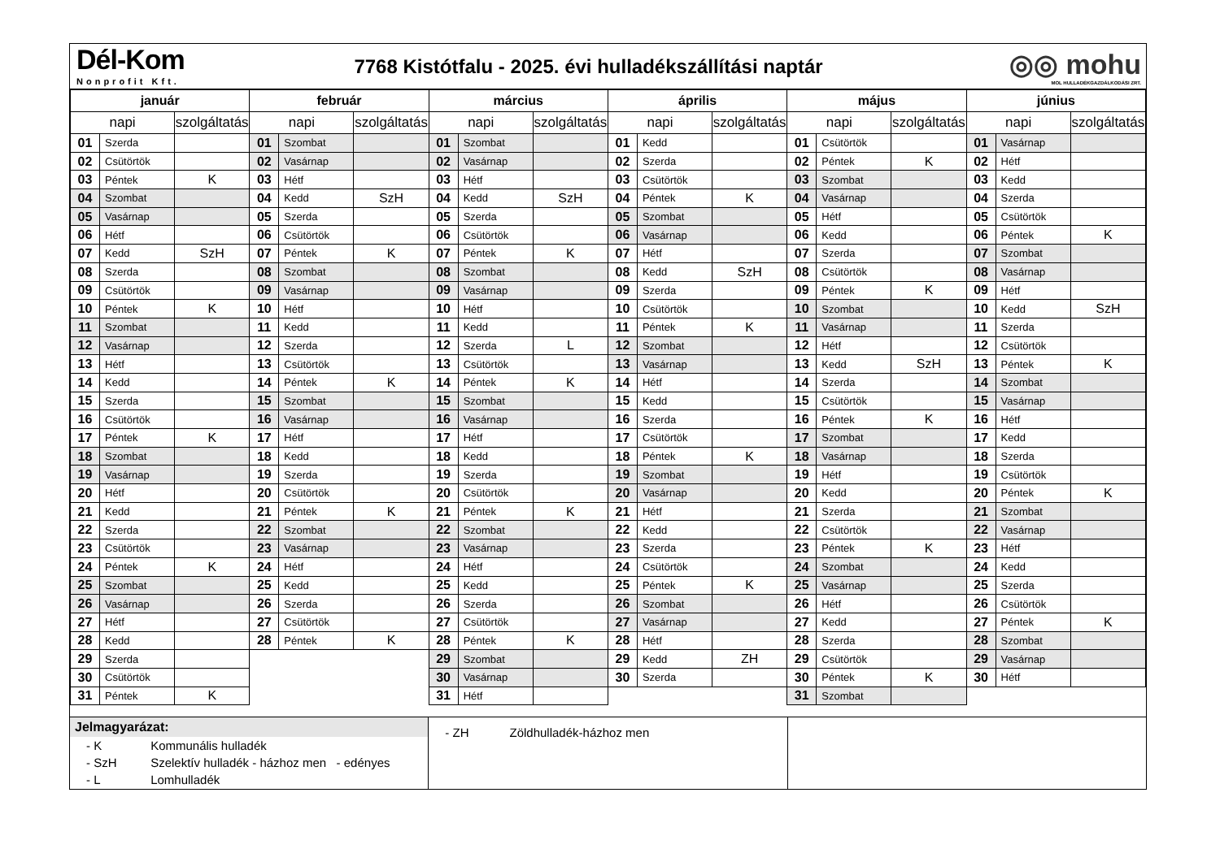Dél-Kom
Nonprofit Kft.
7768 Kistótfalu - 2025. évi hulladékszállítási naptár
◎◎ mohu
MOL HULLADÉKGAZDÁLKODÁSI ZRT.
| január | | | február | | | március | | | április | | | május | | | június | | |
| --- | --- | --- | --- | --- | --- | --- | --- | --- | --- | --- | --- | --- | --- | --- | --- | --- | --- |
| napi | | szolgáltatás | napi | | szolgáltatás | napi | | szolgáltatás | napi | | szolgáltatás | napi | | szolgáltatás | napi | | szolgáltatás |
| 01 | Szerda | | 01 | Szombat | | 01 | Szombat | | 01 | Kedd | | 01 | Csütörtök | | 01 | Vasárnap | |
| 02 | Csütörtök | | 02 | Vasárnap | | 02 | Vasárnap | | 02 | Szerda | | 02 | Péntek | K | 02 | Hétf | |
| 03 | Péntek | K | 03 | Hétf | | 03 | Hétf | | 03 | Csütörtök | | 03 | Szombat | | 03 | Kedd | |
| 04 | Szombat | | 04 | Kedd | SzH | 04 | Kedd | SzH | 04 | Péntek | K | 04 | Vasárnap | | 04 | Szerda | |
| 05 | Vasárnap | | 05 | Szerda | | 05 | Szerda | | 05 | Szombat | | 05 | Hétf | | 05 | Csütörtök | |
| 06 | Hétf | | 06 | Csütörtök | | 06 | Csütörtök | | 06 | Vasárnap | | 06 | Kedd | | 06 | Péntek | K |
| 07 | Kedd | SzH | 07 | Péntek | K | 07 | Péntek | K | 07 | Hétf | | 07 | Szerda | | 07 | Szombat | |
| 08 | Szerda | | 08 | Szombat | | 08 | Szombat | | 08 | Kedd | SzH | 08 | Csütörtök | | 08 | Vasárnap | |
| 09 | Csütörtök | | 09 | Vasárnap | | 09 | Vasárnap | | 09 | Szerda | | 09 | Péntek | K | 09 | Hétf | |
| 10 | Péntek | K | 10 | Hétf | | 10 | Hétf | | 10 | Csütörtök | | 10 | Szombat | | 10 | Kedd | SzH |
| 11 | Szombat | | 11 | Kedd | | 11 | Kedd | | 11 | Péntek | K | 11 | Vasárnap | | 11 | Szerda | |
| 12 | Vasárnap | | 12 | Szerda | | 12 | Szerda | L | 12 | Szombat | | 12 | Hétf | | 12 | Csütörtök | |
| 13 | Hétf | | 13 | Csütörtök | | 13 | Csütörtök | | 13 | Vasárnap | | 13 | Kedd | SzH | 13 | Péntek | K |
| 14 | Kedd | | 14 | Péntek | K | 14 | Péntek | K | 14 | Hétf | | 14 | Szerda | | 14 | Szombat | |
| 15 | Szerda | | 15 | Szombat | | 15 | Szombat | | 15 | Kedd | | 15 | Csütörtök | | 15 | Vasárnap | |
| 16 | Csütörtök | | 16 | Vasárnap | | 16 | Vasárnap | | 16 | Szerda | | 16 | Péntek | K | 16 | Hétf | |
| 17 | Péntek | K | 17 | Hétf | | 17 | Hétf | | 17 | Csütörtök | | 17 | Szombat | | 17 | Kedd | |
| 18 | Szombat | | 18 | Kedd | | 18 | Kedd | | 18 | Péntek | K | 18 | Vasárnap | | 18 | Szerda | |
| 19 | Vasárnap | | 19 | Szerda | | 19 | Szerda | | 19 | Szombat | | 19 | Hétf | | 19 | Csütörtök | |
| 20 | Hétf | | 20 | Csütörtök | | 20 | Csütörtök | | 20 | Vasárnap | | 20 | Kedd | | 20 | Péntek | K |
| 21 | Kedd | | 21 | Péntek | K | 21 | Péntek | K | 21 | Hétf | | 21 | Szerda | | 21 | Szombat | |
| 22 | Szerda | | 22 | Szombat | | 22 | Szombat | | 22 | Kedd | | 22 | Csütörtök | | 22 | Vasárnap | |
| 23 | Csütörtök | | 23 | Vasárnap | | 23 | Vasárnap | | 23 | Szerda | | 23 | Péntek | K | 23 | Hétf | |
| 24 | Péntek | K | 24 | Hétf | | 24 | Hétf | | 24 | Csütörtök | | 24 | Szombat | | 24 | Kedd | |
| 25 | Szombat | | 25 | Kedd | | 25 | Kedd | | 25 | Péntek | K | 25 | Vasárnap | | 25 | Szerda | |
| 26 | Vasárnap | | 26 | Szerda | | 26 | Szerda | | 26 | Szombat | | 26 | Hétf | | 26 | Csütörtök | |
| 27 | Hétf | | 27 | Csütörtök | | 27 | Csütörtök | | 27 | Vasárnap | | 27 | Kedd | | 27 | Péntek | K |
| 28 | Kedd | | 28 | Péntek | K | 28 | Péntek | K | 28 | Hétf | | 28 | Szerda | | 28 | Szombat | |
| 29 | Szerda | | | | | 29 | Szombat | | 29 | Kedd | ZH | 29 | Csütörtök | | 29 | Vasárnap | |
| 30 | Csütörtök | | | | | 30 | Vasárnap | | 30 | Szerda | | 30 | Péntek | K | 30 | Hétf | |
| 31 | Péntek | K | | | | 31 | Hétf | | | | | 31 | Szombat | | | | |
Jelmagyarázat:
- K Kommunális hulladék
- SzH Szelektív hulladék - házhoz men - edényes
- L Lomhulladék
- ZH Zöldhulladék-házhoz men